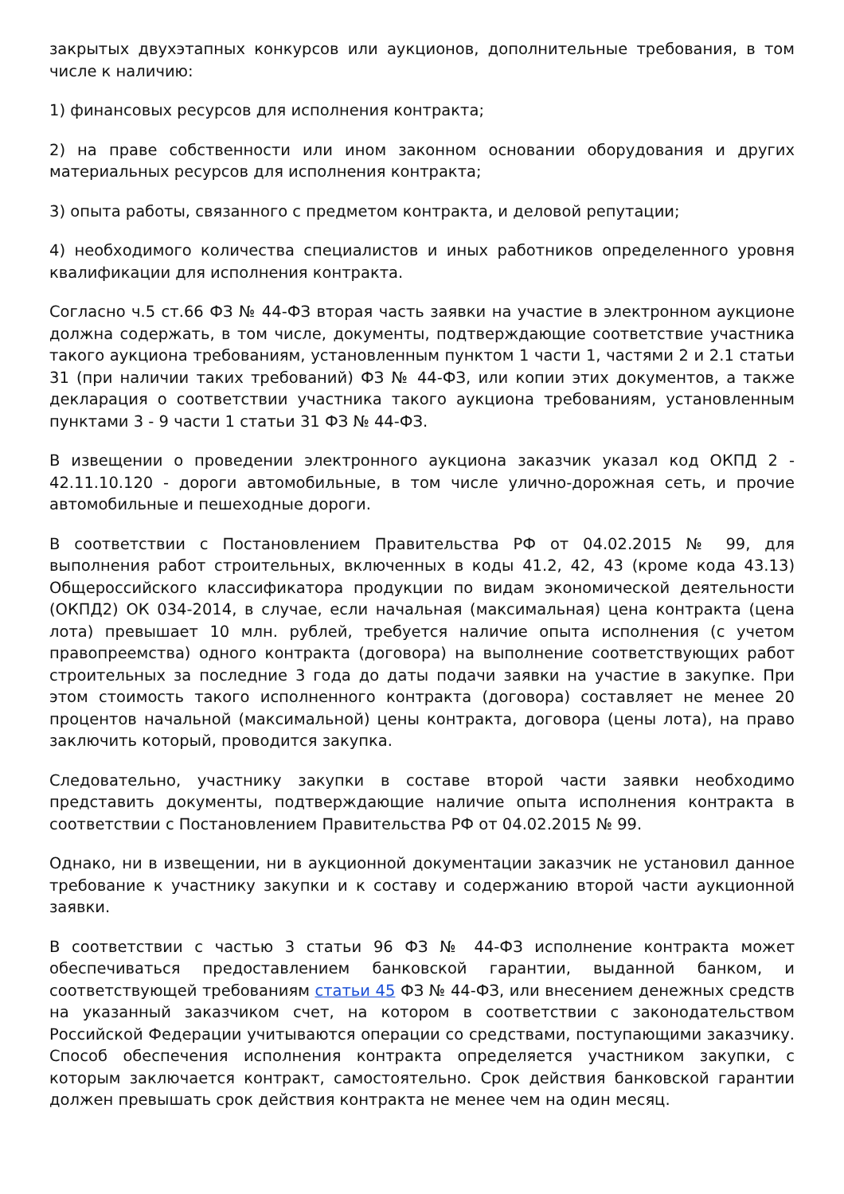закрытых двухэтапных конкурсов или аукционов, дополнительные требования, в том числе к наличию:
1) финансовых ресурсов для исполнения контракта;
2) на праве собственности или ином законном основании оборудования и других материальных ресурсов для исполнения контракта;
3) опыта работы, связанного с предметом контракта, и деловой репутации;
4) необходимого количества специалистов и иных работников определенного уровня квалификации для исполнения контракта.
Согласно ч.5 ст.66 ФЗ № 44-ФЗ вторая часть заявки на участие в электронном аукционе должна содержать, в том числе, документы, подтверждающие соответствие участника такого аукциона требованиям, установленным пунктом 1 части 1, частями 2 и 2.1 статьи 31 (при наличии таких требований) ФЗ № 44-ФЗ, или копии этих документов, а также декларация о соответствии участника такого аукциона требованиям, установленным пунктами 3 - 9 части 1 статьи 31 ФЗ № 44-ФЗ.
В извещении о проведении электронного аукциона заказчик указал код ОКПД 2 - 42.11.10.120 - дороги автомобильные, в том числе улично-дорожная сеть, и прочие автомобильные и пешеходные дороги.
В соответствии с Постановлением Правительства РФ от 04.02.2015 № 99, для выполнения работ строительных, включенных в коды 41.2, 42, 43 (кроме кода 43.13) Общероссийского классификатора продукции по видам экономической деятельности (ОКПД2) ОК 034-2014, в случае, если начальная (максимальная) цена контракта (цена лота) превышает 10 млн. рублей, требуется наличие опыта исполнения (с учетом правопреемства) одного контракта (договора) на выполнение соответствующих работ строительных за последние 3 года до даты подачи заявки на участие в закупке. При этом стоимость такого исполненного контракта (договора) составляет не менее 20 процентов начальной (максимальной) цены контракта, договора (цены лота), на право заключить который, проводится закупка.
Следовательно, участнику закупки в составе второй части заявки необходимо представить документы, подтверждающие наличие опыта исполнения контракта в соответствии с Постановлением Правительства РФ от 04.02.2015 № 99.
Однако, ни в извещении, ни в аукционной документации заказчик не установил данное требование к участнику закупки и к составу и содержанию второй части аукционной заявки.
В соответствии с частью 3 статьи 96 ФЗ № 44-ФЗ исполнение контракта может обеспечиваться предоставлением банковской гарантии, выданной банком, и соответствующей требованиям статьи 45 ФЗ № 44-ФЗ, или внесением денежных средств на указанный заказчиком счет, на котором в соответствии с законодательством Российской Федерации учитываются операции со средствами, поступающими заказчику. Способ обеспечения исполнения контракта определяется участником закупки, с которым заключается контракт, самостоятельно. Срок действия банковской гарантии должен превышать срок действия контракта не менее чем на один месяц.